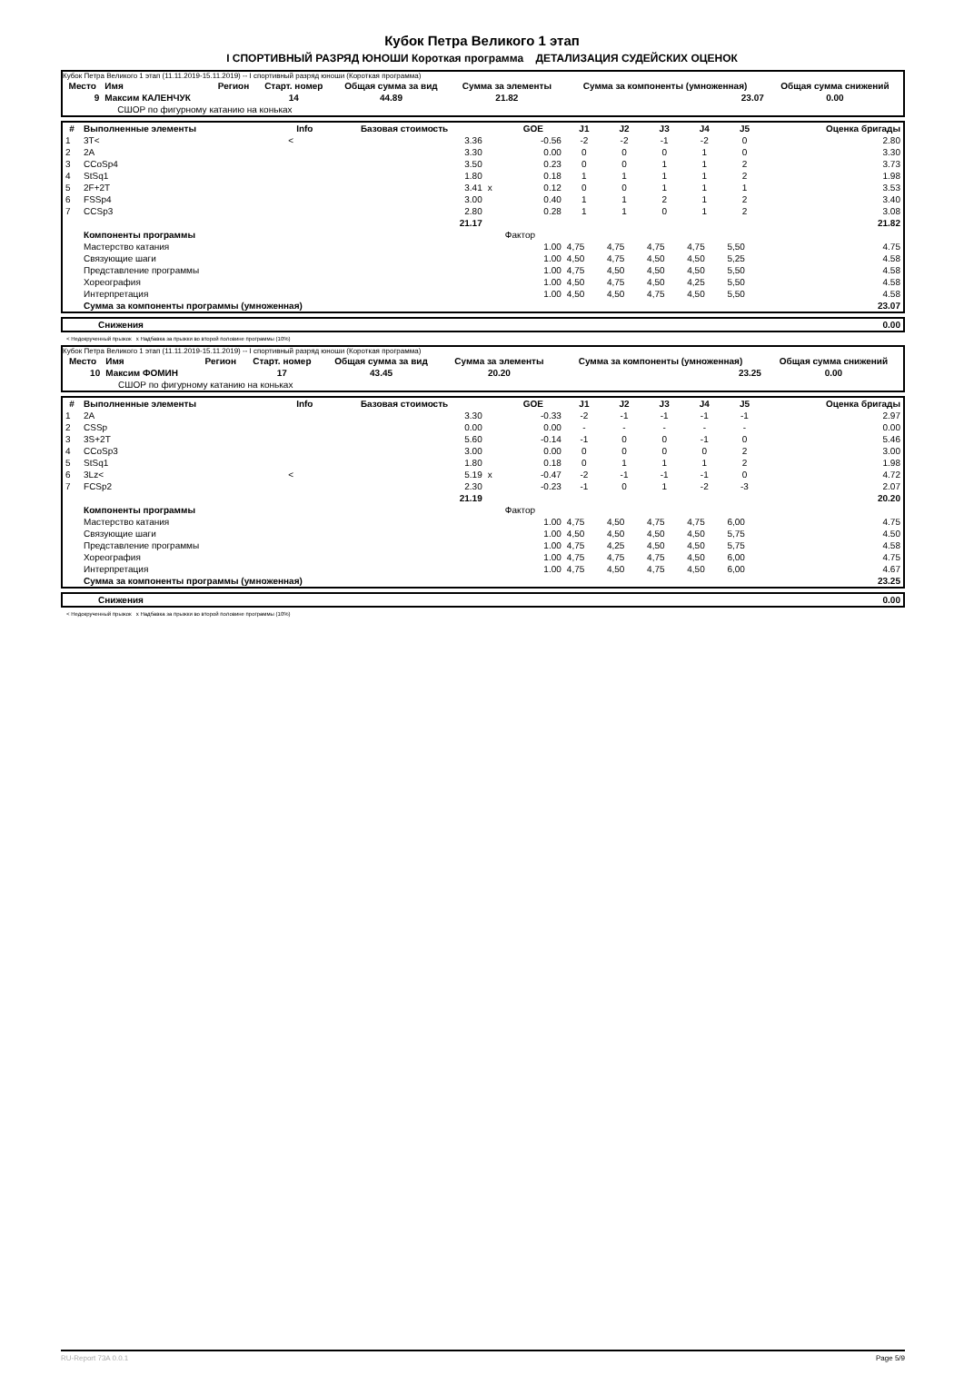Кубок Петра Великого 1 этап
I СПОРТИВНЫЙ РАЗРЯД ЮНОШИ Короткая программа ДЕТАЛИЗАЦИЯ СУДЕЙСКИХ ОЦЕНОК
Кубок Петра Великого 1 этап (11.11.2019-15.11.2019) -- I спортивный разряд юноши (Короткая программа)
| Место | Имя | Регион | Старт. номер | Общая сумма за вид | Сумма за элементы | Сумма за компоненты (умноженная) | Общая сумма снижений |
| --- | --- | --- | --- | --- | --- | --- | --- |
| 9 | Максим КАЛЕНЧУК | | 14 | 44.89 | 21.82 | 23.07 | 0.00 |
| | СШОР по фигурному катанию на коньках | | | | | | |
| # | Выполненные элементы | Info | Базовая стоимость | | GOE | J1 | J2 | J3 | J4 | J5 | Оценка бригады |
| --- | --- | --- | --- | --- | --- | --- | --- | --- | --- | --- | --- |
| 1 | 3T< | < | 3.36 | | -0.56 | -2 | -2 | -1 | -2 | 0 | 2.80 |
| 2 | 2A | | 3.30 | | 0.00 | 0 | 0 | 0 | 1 | 0 | 3.30 |
| 3 | CCoSp4 | | 3.50 | | 0.23 | 0 | 0 | 1 | 1 | 2 | 3.73 |
| 4 | StSq1 | | 1.80 | | 0.18 | 1 | 1 | 1 | 1 | 2 | 1.98 |
| 5 | 2F+2T | | 3.41 | x | 0.12 | 0 | 0 | 1 | 1 | 1 | 3.53 |
| 6 | FSSp4 | | 3.00 | | 0.40 | 1 | 1 | 2 | 1 | 2 | 3.40 |
| 7 | CCSp3 | | 2.80 | | 0.28 | 1 | 1 | 0 | 1 | 2 | 3.08 |
| | | | 21.17 | | | | | | | | 21.82 |
| | Компоненты программы | | | | Фактор | | | | | | |
| | Мастерство катания | | | | 1.00 | 4,75 | 4,75 | 4,75 | 4,75 | 5,50 | 4.75 |
| | Связующие шаги | | | | 1.00 | 4,50 | 4,75 | 4,50 | 4,50 | 5,25 | 4.58 |
| | Представление программы | | | | 1.00 | 4,75 | 4,50 | 4,50 | 4,50 | 5,50 | 4.58 |
| | Хореография | | | | 1.00 | 4,50 | 4,75 | 4,50 | 4,25 | 5,50 | 4.58 |
| | Интерпретация | | | | 1.00 | 4,50 | 4,50 | 4,75 | 4,50 | 5,50 | 4.58 |
| | Сумма за компоненты программы (умноженная) | | | | | | | | | | 23.07 |
| | Снижения | 0.00 |
< Недокрученный прыжок x Надбавка за прыжки во второй половине программы (10%)
Кубок Петра Великого 1 этап (11.11.2019-15.11.2019) -- I спортивный разряд юноши (Короткая программа)
| Место | Имя | Регион | Старт. номер | Общая сумма за вид | Сумма за элементы | Сумма за компоненты (умноженная) | Общая сумма снижений |
| --- | --- | --- | --- | --- | --- | --- | --- |
| 10 | Максим ФОМИН | | 17 | 43.45 | 20.20 | 23.25 | 0.00 |
| | СШОР по фигурному катанию на коньках | | | | | | |
| # | Выполненные элементы | Info | Базовая стоимость | | GOE | J1 | J2 | J3 | J4 | J5 | Оценка бригады |
| --- | --- | --- | --- | --- | --- | --- | --- | --- | --- | --- | --- |
| 1 | 2A | | 3.30 | | -0.33 | -2 | -1 | -1 | -1 | -1 | 2.97 |
| 2 | CSSp | | 0.00 | | 0.00 | - | - | - | - | - | 0.00 |
| 3 | 3S+2T | | 5.60 | | -0.14 | -1 | 0 | 0 | -1 | 0 | 5.46 |
| 4 | CCoSp3 | | 3.00 | | 0.00 | 0 | 0 | 0 | 0 | 2 | 3.00 |
| 5 | StSq1 | | 1.80 | | 0.18 | 0 | 1 | 1 | 1 | 2 | 1.98 |
| 6 | 3Lz< | < | 5.19 | x | -0.47 | -2 | -1 | -1 | -1 | 0 | 4.72 |
| 7 | FCSp2 | | 2.30 | | -0.23 | -1 | 0 | 1 | -2 | -3 | 2.07 |
| | | | 21.19 | | | | | | | | 20.20 |
| | Компоненты программы | | | | Фактор | | | | | | |
| | Мастерство катания | | | | 1.00 | 4,75 | 4,50 | 4,75 | 4,75 | 6,00 | 4.75 |
| | Связующие шаги | | | | 1.00 | 4,50 | 4,50 | 4,50 | 4,50 | 5,75 | 4.50 |
| | Представление программы | | | | 1.00 | 4,75 | 4,25 | 4,50 | 4,50 | 5,75 | 4.58 |
| | Хореография | | | | 1.00 | 4,75 | 4,75 | 4,75 | 4,50 | 6,00 | 4.75 |
| | Интерпретация | | | | 1.00 | 4,75 | 4,50 | 4,75 | 4,50 | 6,00 | 4.67 |
| | Сумма за компоненты программы (умноженная) | | | | | | | | | | 23.25 |
| | Снижения | 0.00 |
< Недокрученный прыжок x Надбавка за прыжки во второй половине программы (10%)
RU-Report 73A 0.0.1 Page 5/9